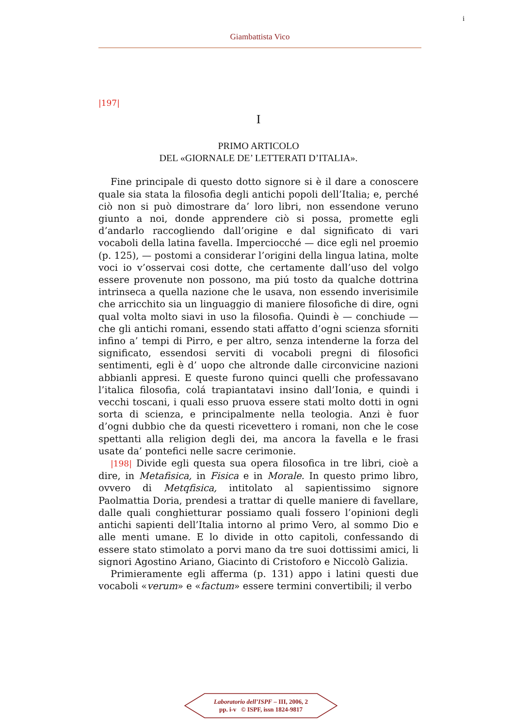i
Giambattista Vico
|197|
I
PRIMO ARTICOLO
DEL «GIORNALE DE’ LETTERATI D’ITALIA».
Fine principale di questo dotto signore si è il dare a conoscere quale sia stata la filosofia degli antichi popoli dell’Italia; e, perché ciò non si può dimostrare da’ loro libri, non essendone veruno giunto a noi, donde apprendere ciò si possa, promette egli d’andarlo raccogliendo dall’origine e dal significato di vari vocaboli della latina favella. Imperciocché — dice egli nel proemio (p. 125), — postomi a considerar l’origini della lingua latina, molte voci io v’osservai cosi dotte, che certamente dall’uso del volgo essere provenute non possono, ma piú tosto da qualche dottrina intrinseca a quella nazione che le usava, non essendo inverisimile che arricchito sia un linguaggio di maniere filosofiche di dire, ogni qual volta molto siavi in uso la filosofia. Quindi è — conchiude — che gli antichi romani, essendo stati affatto d’ogni scienza sforniti infino a’ tempi di Pirro, e per altro, senza intenderne la forza del significato, essendosi serviti di vocaboli pregni di filosofici sentimenti, egli è d’ uopo che altronde dalle circonvicine nazioni abbianli appresi. E queste furono quinci quelli che professavano l’italica filosofia, colá trapiantatavi insino dall’Ionia, e quindi i vecchi toscani, i quali esso pruova essere stati molto dotti in ogni sorta di scienza, e principalmente nella teologia. Anzi è fuor d’ogni dubbio che da questi ricevettero i romani, non che le cose spettanti alla religion degli dei, ma ancora la favella e le frasi usate da’ pontefici nelle sacre cerimonie.
|198| Divide egli questa sua opera filosofica in tre libri, cioè a dire, in Metafisica, in Fisica e in Morale. In questo primo libro, ovvero di Metqfisica, intitolato al sapientissimo signore Paolmattia Doria, prendesi a trattar di quelle maniere di favellare, dalle quali conghietturar possiamo quali fossero l’opinioni degli antichi sapienti dell’Italia intorno al primo Vero, al sommo Dio e alle menti umane. E lo divide in otto capitoli, confessando di essere stato stimolato a porvi mano da tre suoi dottissimi amici, li signori Agostino Ariano, Giacinto di Cristoforo e Niccolò Galizia.
Primieramente egli afferma (p. 131) appo i latini questi due vocaboli «verum» e «factum» essere termini convertibili; il verbo
Laboratorio dell’ISPF – III, 2006, 2
pp. i-v © ISPF, issn 1824-9817